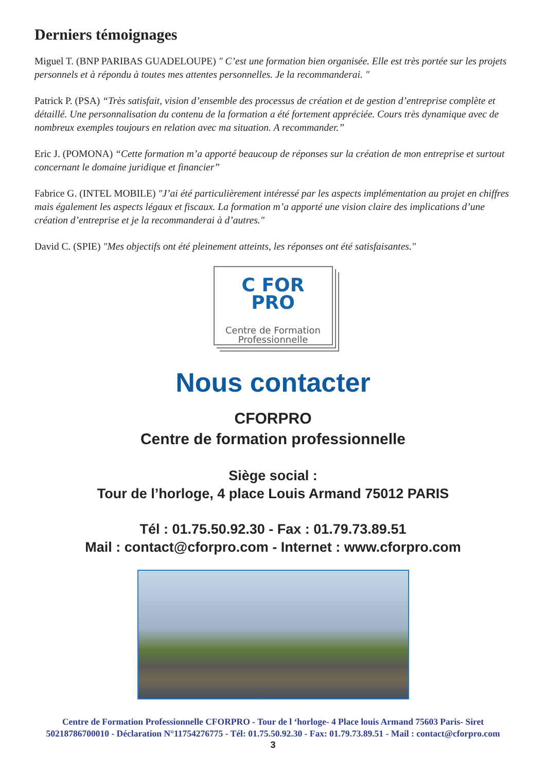Derniers témoignages
Miguel T. (BNP PARIBAS GUADELOUPE) " C’est une formation bien organisée. Elle est très portée sur les projets personnels et à répondu à toutes mes attentes personnelles. Je la recommanderai. "
Patrick P. (PSA) “Très satisfait, vision d’ensemble des processus de création et de gestion d’entreprise complète et détaillé. Une personnalisation du contenu de la formation a été fortement appréciée. Cours très dynamique avec de nombreux exemples toujours en relation avec ma situation. A recommander.”
Eric J. (POMONA) “Cette formation m’a apporté beaucoup de réponses sur la création de mon entreprise et surtout concernant le domaine juridique et financier”
Fabrice G. (INTEL MOBILE) "J’ai été particulièrement intéressé par les aspects implémentation au projet en chiffres mais également les aspects légaux et fiscaux. La formation m’a apporté une vision claire des implications d’une création d’entreprise et je la recommanderai à d’autres."
David C. (SPIE) "Mes objectifs ont été pleinement atteints, les réponses ont été satisfaisantes."
C FOR
PRO
Centre de Formation
Professionnelle
Nous contacter
CFORPRO
Centre de formation professionnelle
Siège social :
Tour de l’horloge, 4 place Louis Armand 75012 PARIS
Tél : 01.75.50.92.30 - Fax : 01.79.73.89.51
Mail : contact@cforpro.com - Internet : www.cforpro.com
Centre de Formation Professionnelle CFORPRO - Tour de l ‘horloge- 4 Place louis Armand 75603 Paris- Siret
50218786700010 - Déclaration N°11754276775 - Tél: 01.75.50.92.30 - Fax: 01.79.73.89.51 - Mail : contact@cforpro.com
3